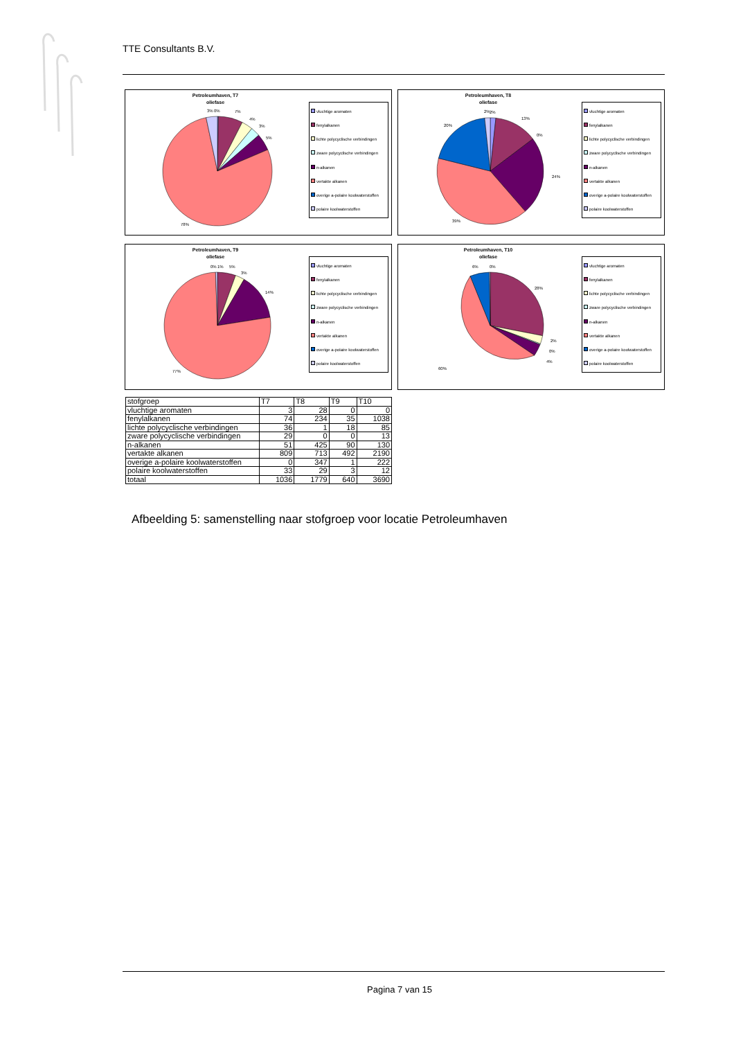TTE Consultants B.V.
Petroleumhaven, T7
oliefase
3%
0%
7%
4%
3%
5%
78%
vluchtige aromaten
fenylalkanen
lichte polycyclische verbindingen
zware polycyclische verbindingen
n-alkanen
vertakte alkanen
overige a-polaire koolwaterstoffen
polaire koolwaterstoffen
Petroleumhaven, T8
oliefase
2%
2%
13%
0%
20%
24%
39%
vluchtige aromaten
fenylalkanen
lichte polycyclische verbindingen
zware polycyclische verbindingen
n-alkanen
vertakte alkanen
overige a-polaire koolwaterstoffen
polaire koolwaterstoffen
Petroleumhaven, T9
oliefase
0%
1%
5%
3%
14%
77%
vluchtige aromaten
fenylalkanen
lichte polycyclische verbindingen
zware polycyclische verbindingen
n-alkanen
vertakte alkanen
overige a-polaire koolwaterstoffen
polaire koolwaterstoffen
Petroleumhaven, T10
oliefase
6%
0%
28%
2%
0%
4%
60%
vluchtige aromaten
fenylalkanen
lichte polycyclische verbindingen
zware polycyclische verbindingen
n-alkanen
vertakte alkanen
overige a-polaire koolwaterstoffen
polaire koolwaterstoffen
| stofgroep | T7 | T8 | T9 | T10 |
| --- | --- | --- | --- | --- |
| vluchtige aromaten | 3 | 28 | 0 | 0 |
| fenylalkanen | 74 | 234 | 35 | 1038 |
| lichte polycyclische verbindingen | 36 | 1 | 18 | 85 |
| zware polycyclische verbindingen | 29 | 0 | 0 | 13 |
| n-alkanen | 51 | 425 | 90 | 130 |
| vertakte alkanen | 809 | 713 | 492 | 2190 |
| overige a-polaire koolwaterstoffen | 0 | 347 | 1 | 222 |
| polaire koolwaterstoffen | 33 | 29 | 3 | 12 |
| totaal | 1036 | 1779 | 640 | 3690 |
Afbeelding 5: samenstelling naar stofgroep voor locatie Petroleumhaven
Pagina 7 van 15